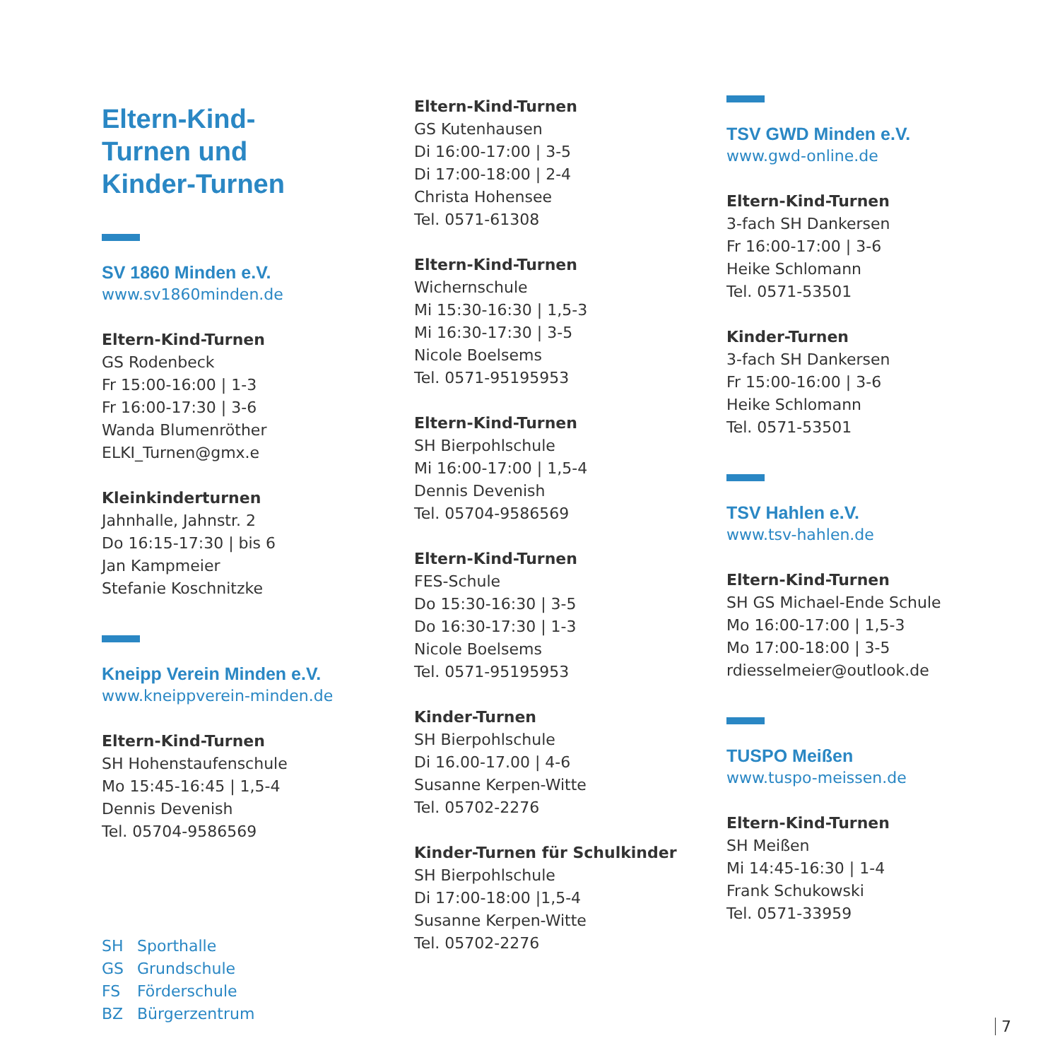Eltern-Kind-
Turnen und
Kinder-Turnen
SV 1860 Minden e.V.
www.sv1860minden.de
Eltern-Kind-Turnen
GS Rodenbeck
Fr 15:00-16:00 | 1-3
Fr 16:00-17:30 | 3-6
Wanda Blumenröther
ELKI_Turnen@gmx.e
Kleinkinderturnen
Jahnhalle, Jahnstr. 2
Do 16:15-17:30 | bis 6
Jan Kampmeier
Stefanie Koschnitzke
Kneipp Verein Minden e.V.
www.kneippverein-minden.de
Eltern-Kind-Turnen
SH Hohenstaufenschule
Mo 15:45-16:45 | 1,5-4
Dennis Devenish
Tel. 05704-9586569
SH Sporthalle
GS Grundschule
FS Förderschule
BZ Bürgerzentrum
Eltern-Kind-Turnen
GS Kutenhausen
Di 16:00-17:00 | 3-5
Di 17:00-18:00 | 2-4
Christa Hohensee
Tel. 0571-61308
Eltern-Kind-Turnen
Wichernschule
Mi 15:30-16:30 | 1,5-3
Mi 16:30-17:30 | 3-5
Nicole Boelsems
Tel. 0571-95195953
Eltern-Kind-Turnen
SH Bierpohlschule
Mi 16:00-17:00 | 1,5-4
Dennis Devenish
Tel. 05704-9586569
Eltern-Kind-Turnen
FES-Schule
Do 15:30-16:30 | 3-5
Do 16:30-17:30 | 1-3
Nicole Boelsems
Tel. 0571-95195953
Kinder-Turnen
SH Bierpohlschule
Di 16.00-17.00 | 4-6
Susanne Kerpen-Witte
Tel. 05702-2276
Kinder-Turnen für Schulkinder
SH Bierpohlschule
Di 17:00-18:00 |1,5-4
Susanne Kerpen-Witte
Tel. 05702-2276
TSV GWD Minden e.V.
www.gwd-online.de
Eltern-Kind-Turnen
3-fach SH Dankersen
Fr 16:00-17:00 | 3-6
Heike Schlomann
Tel. 0571-53501
Kinder-Turnen
3-fach SH Dankersen
Fr 15:00-16:00 | 3-6
Heike Schlomann
Tel. 0571-53501
TSV Hahlen e.V.
www.tsv-hahlen.de
Eltern-Kind-Turnen
SH GS Michael-Ende Schule
Mo 16:00-17:00 | 1,5-3
Mo 17:00-18:00 | 3-5
rdiesselmeier@outlook.de
TUSPO Meißen
www.tuspo-meissen.de
Eltern-Kind-Turnen
SH Meißen
Mi 14:45-16:30 | 1-4
Frank Schukowski
Tel. 0571-33959
7